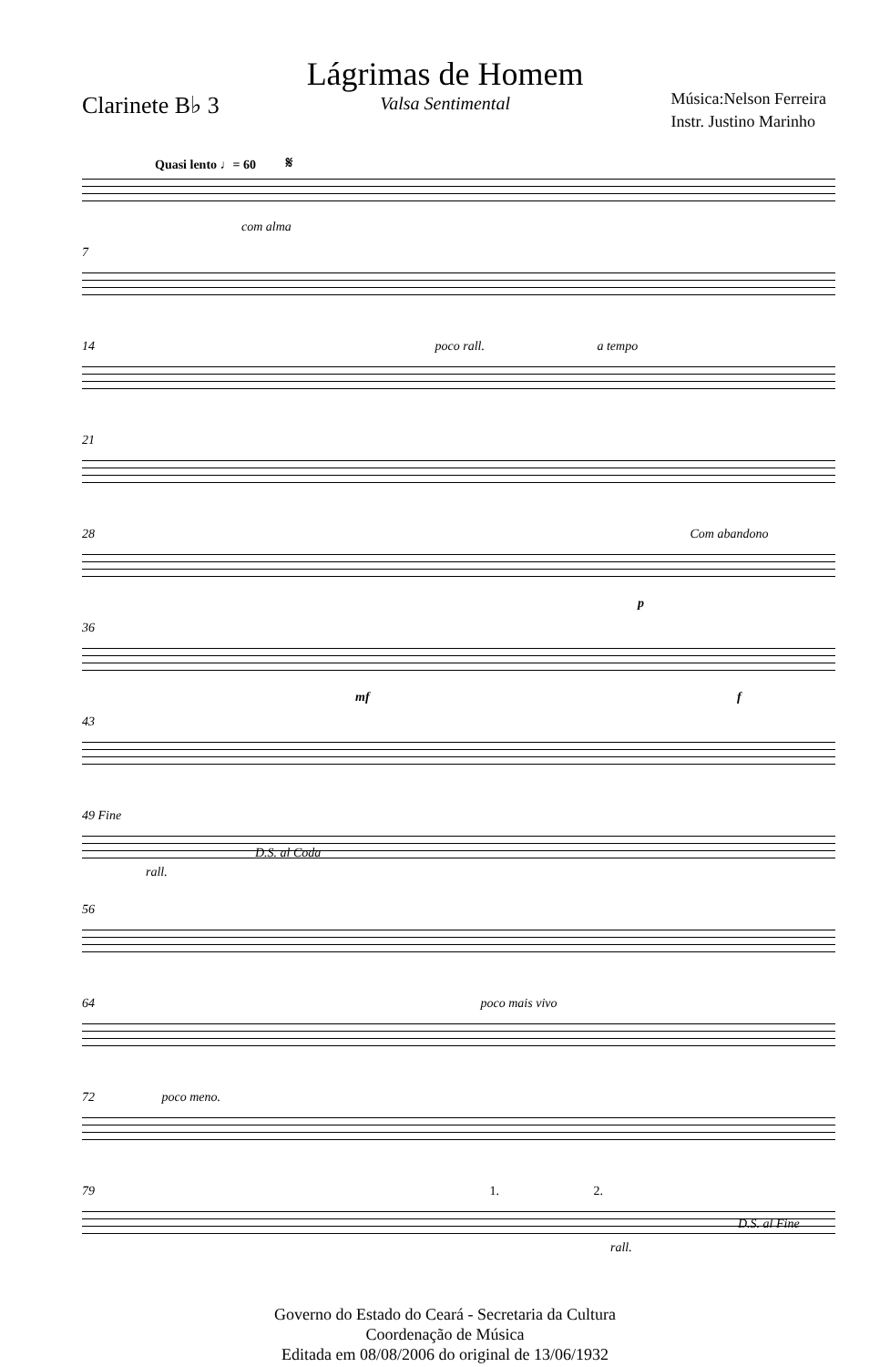Clarinete B♭ 3
Lágrimas de Homem
Valsa Sentimental
Música:Nelson Ferreira
Instr. Justino Marinho
Quasi lento ♩= 60 𝄋
com alma
7
14 poco rall. a tempo
21
28 Com abandono
p
36
mf f
43
49 Fine
D.S. al Coda
rall.
56
64 poco mais vivo
72 poco meno.
79 1. 2.
D.S. al Fine
rall.
Governo do Estado do Ceará - Secretaria da Cultura
Coordenação de Música
Editada em 08/08/2006 do original de 13/06/1932